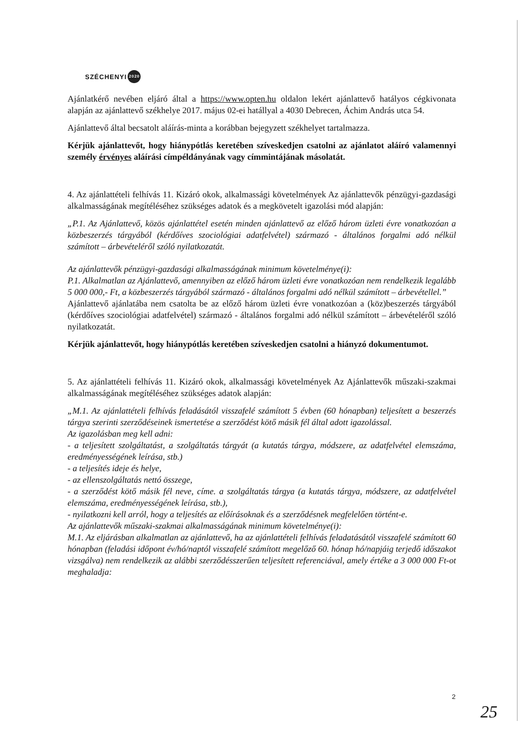SZÉCHENYI 2020
Ajánlatkérő nevében eljáró által a https://www.opten.hu oldalon lekért ajánlattevő hatályos cégkivonata alapján az ajánlattevő székhelye 2017. május 02-ei hatállyal a 4030 Debrecen, Áchim András utca 54.
Ajánlattevő által becsatolt aláírás-minta a korábban bejegyzett székhelyet tartalmazza.
Kérjük ajánlattevőt, hogy hiánypótlás keretében szíveskedjen csatolni az ajánlatot aláíró valamennyi személy érvényes aláírási címpéldányának vagy címmintájának másolatát.
4. Az ajánlattételi felhívás 11. Kizáró okok, alkalmassági követelmények Az ajánlattevők pénzügyi-gazdasági alkalmasságának megítéléséhez szükséges adatok és a megkövetelt igazolási mód alapján:
„P.1. Az Ajánlattevő, közös ajánlattétel esetén minden ajánlattevő az előző három üzleti évre vonatkozóan a közbeszerzés tárgyából (kérdőíves szociológiai adatfelvétel) származó - általános forgalmi adó nélkül számított – árbevételéről szóló nyilatkozatát.
Az ajánlattevők pénzügyi-gazdasági alkalmasságának minimum követelménye(i):
P.1. Alkalmatlan az Ajánlattevő, amennyiben az előző három üzleti évre vonatkozóan nem rendelkezik legalább 5 000 000,- Ft, a közbeszerzés tárgyából származó - általános forgalmi adó nélkül számított – árbevétellel.”
Ajánlattevő ajánlatába nem csatolta be az előző három üzleti évre vonatkozóan a (köz)beszerzés tárgyából (kérdőíves szociológiai adatfelvétel) származó - általános forgalmi adó nélkül számított – árbevételéről szóló nyilatkozatát.
Kérjük ajánlattevőt, hogy hiánypótlás keretében szíveskedjen csatolni a hiányzó dokumentumot.
5. Az ajánlattételi felhívás 11. Kizáró okok, alkalmassági követelmények Az Ajánlattevők műszaki-szakmai alkalmasságának megítéléséhez szükséges adatok alapján:
„M.1. Az ajánlattételi felhívás feladásától visszafelé számított 5 évben (60 hónapban) teljesített a beszerzés tárgya szerinti szerződéseinek ismertetése a szerződést kötő másik fél által adott igazolással.
Az igazolásban meg kell adni:
- a teljesített szolgáltatást, a szolgáltatás tárgyát (a kutatás tárgya, módszere, az adatfelvétel elemszáma, eredményességének leírása, stb.)
- a teljesítés ideje és helye,
- az ellenszolgáltatás nettó összege,
- a szerződést kötő másik fél neve, címe. a szolgáltatás tárgya (a kutatás tárgya, módszere, az adatfelvétel elemszáma, eredményességének leírása, stb.),
- nyilatkozni kell arról, hogy a teljesítés az előírásoknak és a szerződésnek megfelelően történt-e.
Az ajánlattevők műszaki-szakmai alkalmasságának minimum követelménye(i):
M.1. Az eljárásban alkalmatlan az ajánlattevő, ha az ajánlattételi felhívás feladatásától visszafelé számított 60 hónapban (feladási időpont év/hó/naptól visszafelé számított megelőző 60. hónap hó/napjáig terjedő időszakot vizsgálva) nem rendelkezik az alábbi szerződésszerűen teljesített referenciával, amely értéke a 3 000 000 Ft-ot meghaladja:
2
25